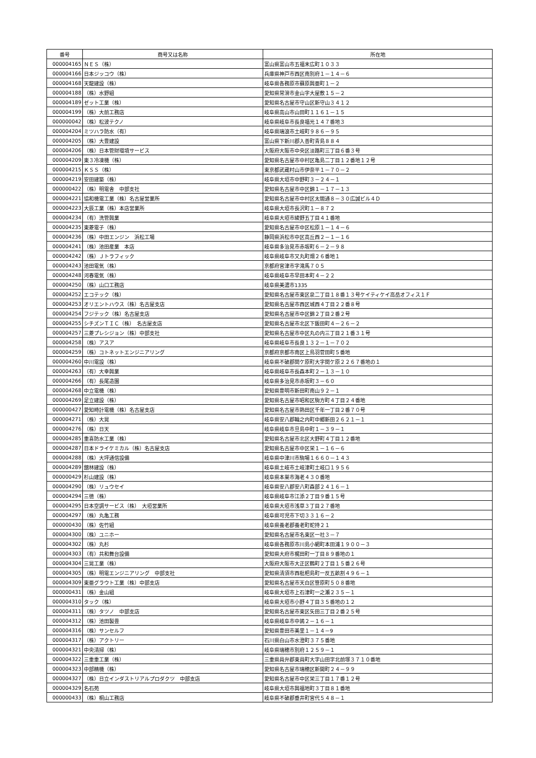| 番号 | 商号又は名称 | 所在地 |
| --- | --- | --- |
| 000004165 | ＮＥＳ（株） | 富山県富山市五福末広町１０３３ |
| 000004166 | 日本ジッコウ（株） | 兵庫県神戸市西区南別府１－１４－６ |
| 000004168 | 天龍建設（株） | 岐阜県各務原市蘇原興亜町１－２ |
| 000004188 | （株）水野組 | 愛知県常滑市金山字大屋敷１５－２ |
| 000004189 | ゼット工業（株） | 愛知県名古屋市守山区新守山３４１２ |
| 000004199 | （株）大前工務店 | 岐阜県高山市山田町１１６１－１５ |
| 000000042 | （株）松波テクノ | 岐阜県岐阜市長良福光１４７番地３ |
| 000004204 | ミツハラ防水（有） | 岐阜県瑞浪市土岐町９８６－９５ |
| 000004205 | （株）大豊建設 | 富山県下新川郡入善町青島８８４ |
| 000004206 | （株）日本管財環境サービス | 大阪府大阪市中央区淡路町三丁目６番３号 |
| 000004209 | 東３冷凍機（株） | 愛知県名古屋市中村区亀島二丁目１２番地１２号 |
| 000004215 | ＫＳＳ（株） | 東京都武蔵村山市伊奈平１－７０－２ |
| 000004219 | 安田建築（株） | 岐阜県大垣市中野町３－２４－１ |
| 000000422 | （株）明電舎 中部支社 | 愛知県名古屋市中区錦１－１７－１３ |
| 000004221 | 協和機電工業（株）名古屋営業所 | 愛知県名古屋市中村区太閤通８－３０広誠ビル４Ｄ |
| 000004223 | 大辰工業（株）本店営業所 | 岐阜県大垣市長沢町１－８７２ |
| 000004234 | （有）洗管興業 | 岐阜県大垣市綾野五丁目４１番地 |
| 000004235 | 東菱電子（株） | 愛知県名古屋市中区松原１－１４－６ |
| 000004236 | （株）中田エンジン 浜松工場 | 静岡県浜松市中区高丘西２－１－１６ |
| 000004241 | （株）池田産業 本店 | 岐阜県多治見市赤坂町６－２－９８ |
| 000004242 | （株）Ｊトラフィック | 岐阜県岐阜市又丸町畑２６番地１ |
| 000004243 | 池田電気（株） | 京都府宮津市字滝馬７０５ |
| 000004248 | 河春電気（株） | 岐阜県岐阜市早田本町４－２２ |
| 000004250 | （株）山口工務店 | 岐阜県美濃市1335 |
| 000004252 | エコテック（株） | 愛知県名古屋市東区泉二丁目１８番１３号ケイティケイ高岳オフィス１Ｆ |
| 000004253 | オリエントハウス（株）名古屋支店 | 愛知県名古屋市西区城西４丁目２２番８号 |
| 000004254 | フジテック（株）名古屋支店 | 愛知県名古屋市中区錦２丁目２番２号 |
| 000004255 | シチズンＴＩＣ（株） 名古屋支店 | 愛知県名古屋市北区下飯田町４－２６－２ |
| 000004257 | 三菱プレシジョン（株）中部支社 | 愛知県名古屋市中区丸の内三丁目２１番３１号 |
| 000004258 | （株）アスア | 岐阜県岐阜市長良１３２－１－７０２ |
| 000004259 | （株）コトネットエンジニアリング | 京都府京都市南区上鳥羽菅田町５番地 |
| 000004260 | 中川電設（株） | 岐阜県不破郡関ケ原町大字関ケ原２２６７番地の１ |
| 000004263 | （有）大幸興業 | 岐阜県岐阜市長森本町２－１３－１０ |
| 000004266 | （有）長尾造園 | 岐阜県多治見市赤坂町３－６０ |
| 000004268 | 中立電機（株） | 愛知県豊明市新田町南山９２－１ |
| 000004269 | 足立建設（株） | 愛知県名古屋市昭和区駒方町４丁目２４番地 |
| 000000427 | 愛知時計電機（株）名古屋支店 | 愛知県名古屋市熱田区千年一丁目２番７０号 |
| 000004271 | （株）大晃 | 岐阜県安八郡輪之内町中郷新田２６２１－１ |
| 000004276 | （株）日天 | 岐阜県岐阜市旦島中町１－３９－１ |
| 000004285 | 重喜防水工業（株） | 愛知県名古屋市北区大野町４丁目１２番地 |
| 000004287 | 日本ドライケミカル（株）名古屋支店 | 愛知県名古屋市中区栄１－１６－６ |
| 000004288 | （株）大坪通信設備 | 岐阜県中津川市駒場１６６０－１４３ |
| 000004289 | 舘林建設（株） | 岐阜県土岐市土岐津町土岐口１９５６ |
| 000000429 | 杉山建設（株） | 岐阜県本巣市海老４３０番地 |
| 000004290 | （株）リュウセイ | 岐阜県安八郡安八町森部２４１６－１ |
| 000004294 | 三徳（株） | 岐阜県岐阜市江添２丁目９番１５号 |
| 000004295 | 日本空調サービス（株） 大垣営業所 | 岐阜県大垣市浅草３丁目２７番地 |
| 000004297 | （株）丸亀工務 | 岐阜県可児市下切３３１６－２ |
| 000000430 | （株）佐竹組 | 岐阜県養老郡養老町蛇持２１ |
| 000004300 | （株）ユニホー | 愛知県名古屋市名東区一社３－７ |
| 000004302 | （株）丸杉 | 岐阜県各務原市川島小網町本田浦１９００－３ |
| 000004303 | （有）共和舞台設備 | 愛知県大府市梶田町一丁目８９番地の１ |
| 000004304 | 三晃工業（株） | 大阪府大阪市大正区鶴町２丁目１５番２６号 |
| 000004305 | （株）明電エンジニアリング 中部支社 | 愛知県清須市西枇杷島町一反五畝割４９６－１ |
| 000004309 | 東亜グラウト工業（株）中部支店 | 愛知県名古屋市天白区笹原町５０８番地 |
| 000000431 | （株）金山組 | 岐阜県大垣市上石津町一之瀬２３５－１ |
| 000004310 | タック（株） | 岐阜県大垣市小野４丁目３５番地の１２ |
| 000004311 | （株）タツノ 中部支店 | 愛知県名古屋市東区矢田三丁目２番２５号 |
| 000004312 | （株）池田製畳 | 岐阜県岐阜市中鶉２－１６－１ |
| 000004316 | （株）サンセルフ | 愛知県豊田市美里１－１４－9 |
| 000004317 | （株）アクトリー | 石川県白山市水澄町３７５番地 |
| 000004321 | 中央清掃（株） | 岐阜県瑞穂市別府１２５９－１ |
| 000004322 | 三重重工業（株） | 三重県員弁郡東員町大字山田字北前塚３７１０番地 |
| 000004323 | 中部精機（株） | 愛知県名古屋市瑞穂区新開町２４－９９ |
| 000004327 | （株）日立インダストリアルプロダクツ 中部支店 | 愛知県名古屋市中区栄三丁目１７番１２号 |
| 000004329 | 名石苑 | 岐阜県大垣市興福地町３丁目８１番地 |
| 000000433 | （株）桐山工務店 | 岐阜県不破郡垂井町宮代５４８－１ |